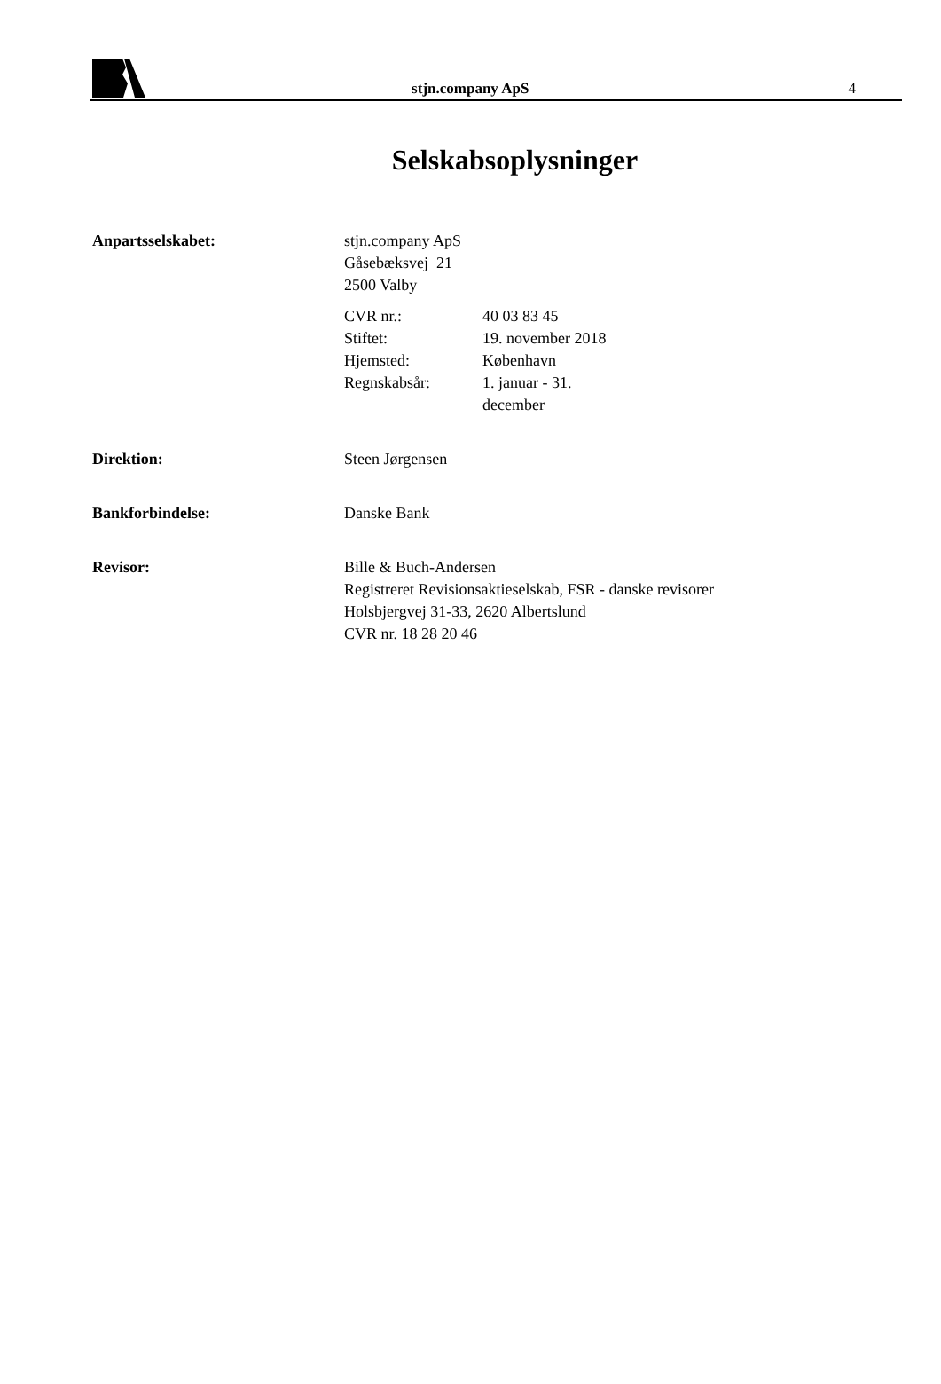stjn.company ApS
4
Selskabsoplysninger
| Anpartsselskabet: | stjn.company ApS Gåsebæksvej 21 2500 Valby / CVR nr.: / 40 03 83 45 / / Stiftet: / 19. november 2018 / / Hjemsted: / København / / Regnskabsår: / 1. januar - 31. december / |
| Direktion: | Steen Jørgensen |
| Bankforbindelse: | Danske Bank |
| Revisor: | Bille & Buch-Andersen Registreret Revisionsaktieselskab, FSR - danske revisorer Holsbjergvej 31-33, 2620 Albertslund CVR nr. 18 28 20 46 |